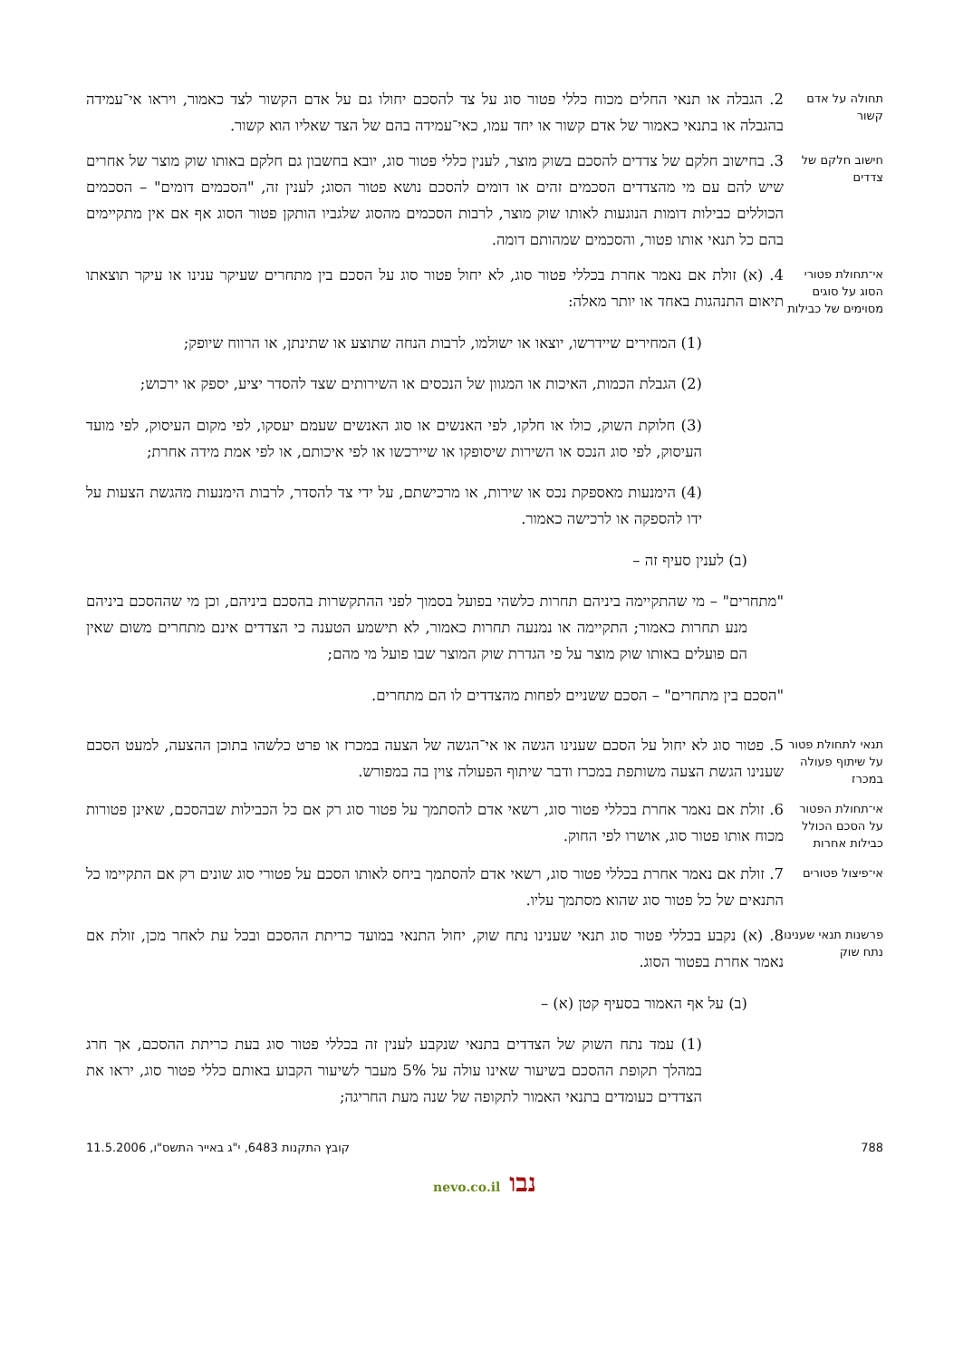תחולה על אדם קשור
2. הגבלה או תנאי החלים מכוח כללי פטור סוג על צד להסכם יחולו גם על אדם הקשור לצד כאמור, ויראו אי־עמידה בהגבלה או בתנאי כאמור של אדם קשור או יחד עמו, כאי־עמידה בהם של הצד שאליו הוא קשור.
חישוב חלקם של צדדים
3. בחישוב חלקם של צדדים להסכם בשוק מוצר, לענין כללי פטור סוג, יובא בחשבון גם חלקם באותו שוק מוצר של אחרים שיש להם עם מי מהצדדים הסכמים זהים או דומים להסכם נושא פטור הסוג; לענין זה, "הסכמים דומים" – הסכמים הכוללים כבילות דומות הנוגעות לאותו שוק מוצר, לרבות הסכמים מהסוג שלגביו הותקן פטור הסוג אף אם אין מתקיימים בהם כל תנאי אותו פטור, והסכמים שמהותם דומה.
אי־תחולת פטורי הסוג על סוגים מסוימים של כבילות
4. (א) זולת אם נאמר אחרת בכללי פטור סוג, לא יחול פטור סוג על הסכם בין מתחרים שעיקר ענינו או עיקר תוצאתו תיאום התנהגות באחד או יותר מאלה:
(1) המחירים שיידרשו, יוצאו או ישולמו, לרבות הנחה שתוצע או שתינתן, או הרווח שיופק;
(2) הגבלת הכמות, האיכות או המגוון של הנכסים או השירותים שצד להסדר יציע, יספק או ירכוש;
(3) חלוקת השוק, כולו או חלקו, לפי האנשים או סוג האנשים שעמם יעסקו, לפי מקום העיסוק, לפי מועד העיסוק, לפי סוג הנכס או השירות שיסופקו או שיירכשו או לפי איכותם, או לפי אמת מידה אחרת;
(4) הימנעות מאספקת נכס או שירות, או מרכישתם, על ידי צד להסדר, לרבות הימנעות מהגשת הצעות על ידו להספקה או לרכישה כאמור.
(ב) לענין סעיף זה –
"מתחרים" – מי שהתקיימה ביניהם תחרות כלשהי בפועל בסמוך לפני ההתקשרות בהסכם ביניהם, וכן מי שההסכם ביניהם מנע תחרות כאמור; התקיימה או נמנעה תחרות כאמור, לא תישמע הטענה כי הצדדים אינם מתחרים משום שאין הם פועלים באותו שוק מוצר על פי הגדרת שוק המוצר שבו פועל מי מהם;
"הסכם בין מתחרים" – הסכם ששניים לפחות מהצדדים לו הם מתחרים.
תנאי לתחולת פטור על שיתוף פעולה במכרז
5. פטור סוג לא יחול על הסכם שענינו הגשה או אי־הגשה של הצעה במכרז או פרט כלשהו בתוכן ההצעה, למעט הסכם שענינו הגשת הצעה משותפת במכרז ודבר שיתוף הפעולה צוין בה במפורש.
אי־תחולת הפטור על הסכם הכולל כבילות אחרות
6. זולת אם נאמר אחרת בכללי פטור סוג, רשאי אדם להסתמך על פטור סוג רק אם כל הכבילות שבהסכם, שאינן פטורות מכוח אותו פטור סוג, אושרו לפי החוק.
אי־פיצול פטורים
7. זולת אם נאמר אחרת בכללי פטור סוג, רשאי אדם להסתמך ביחס לאותו הסכם על פטורי סוג שונים רק אם התקיימו כל התנאים של כל פטור סוג שהוא מסתמך עליו.
פרשנות תנאי שענינו נתח שוק
8. (א) נקבע בכללי פטור סוג תנאי שענינו נתח שוק, יחול התנאי במועד כריתת ההסכם ובכל עת לאחר מכן, זולת אם נאמר אחרת בפטור הסוג.
(ב) על אף האמור בסעיף קטן (א) –
(1) עמד נתח השוק של הצדדים בתנאי שנקבע לענין זה בכללי פטור סוג בעת כריתת ההסכם, אך חרג במהלך תקופת ההסכם בשיעור שאינו עולה על 5% מעבר לשיעור הקבוע באותם כללי פטור סוג, יראו את הצדדים כעומדים בתנאי האמור לתקופה של שנה מעת החריגה;
788 קובץ התקנות 6483, י"ג באייר התשס"ו, 11.5.2006
נבו nevo.co.il